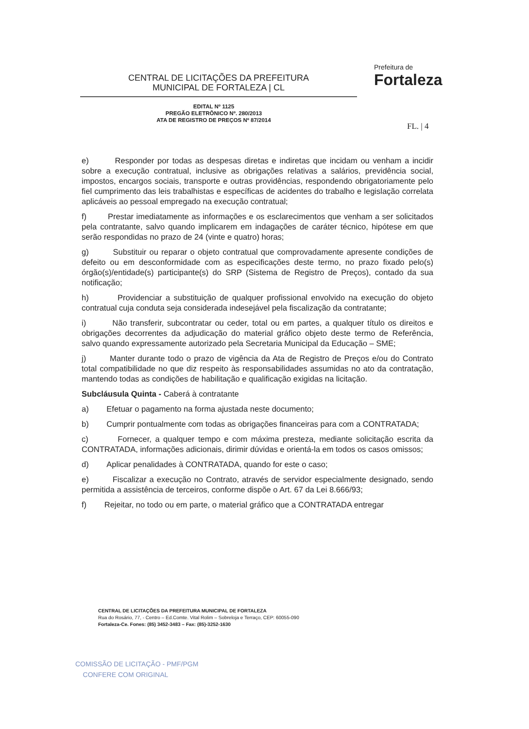CENTRAL DE LICITAÇÕES DA PREFEITURA
MUNICIPAL DE FORTALEZA | CL
Prefeitura de
Fortaleza
EDITAL Nº 1125
PREGÃO ELETRÔNICO Nº. 280/2013
ATA DE REGISTRO DE PREÇOS Nº 87/2014
FL. | 4
e) Responder por todas as despesas diretas e indiretas que incidam ou venham a incidir sobre a execução contratual, inclusive as obrigações relativas a salários, previdência social, impostos, encargos sociais, transporte e outras providências, respondendo obrigatoriamente pelo fiel cumprimento das leis trabalhistas e específicas de acidentes do trabalho e legislação correlata aplicáveis ao pessoal empregado na execução contratual;
f) Prestar imediatamente as informações e os esclarecimentos que venham a ser solicitados pela contratante, salvo quando implicarem em indagações de caráter técnico, hipótese em que serão respondidas no prazo de 24 (vinte e quatro) horas;
g) Substituir ou reparar o objeto contratual que comprovadamente apresente condições de defeito ou em desconformidade com as especificações deste termo, no prazo fixado pelo(s) órgão(s)/entidade(s) participante(s) do SRP (Sistema de Registro de Preços), contado da sua notificação;
h) Providenciar a substituição de qualquer profissional envolvido na execução do objeto contratual cuja conduta seja considerada indesejável pela fiscalização da contratante;
i) Não transferir, subcontratar ou ceder, total ou em partes, a qualquer título os direitos e obrigações decorrentes da adjudicação do material gráfico objeto deste termo de Referência, salvo quando expressamente autorizado pela Secretaria Municipal da Educação – SME;
j) Manter durante todo o prazo de vigência da Ata de Registro de Preços e/ou do Contrato total compatibilidade no que diz respeito às responsabilidades assumidas no ato da contratação, mantendo todas as condições de habilitação e qualificação exigidas na licitação.
Subcláusula Quinta - Caberá à contratante
a) Efetuar o pagamento na forma ajustada neste documento;
b) Cumprir pontualmente com todas as obrigações financeiras para com a CONTRATADA;
c) Fornecer, a qualquer tempo e com máxima presteza, mediante solicitação escrita da CONTRATADA, informações adicionais, dirimir dúvidas e orientá-la em todos os casos omissos;
d) Aplicar penalidades à CONTRATADA, quando for este o caso;
e) Fiscalizar a execução no Contrato, através de servidor especialmente designado, sendo permitida a assistência de terceiros, conforme dispõe o Art. 67 da Lei 8.666/93;
f) Rejeitar, no todo ou em parte, o material gráfico que a CONTRATADA entregar
CENTRAL DE LICITAÇÕES DA PREFEITURA MUNICIPAL DE FORTALEZA
Rua do Rosário, 77, - Centro – Ed.Comte. Vital Rolim – Sobreloja e Terraço, CEP: 60055-090
Fortaleza-Ce. Fones: (85) 3452-3483 – Fax: (85)-3252-1630
COMISSÃO DE LICITAÇÃO - PMF/PGM
CONFERE COM ORIGINAL